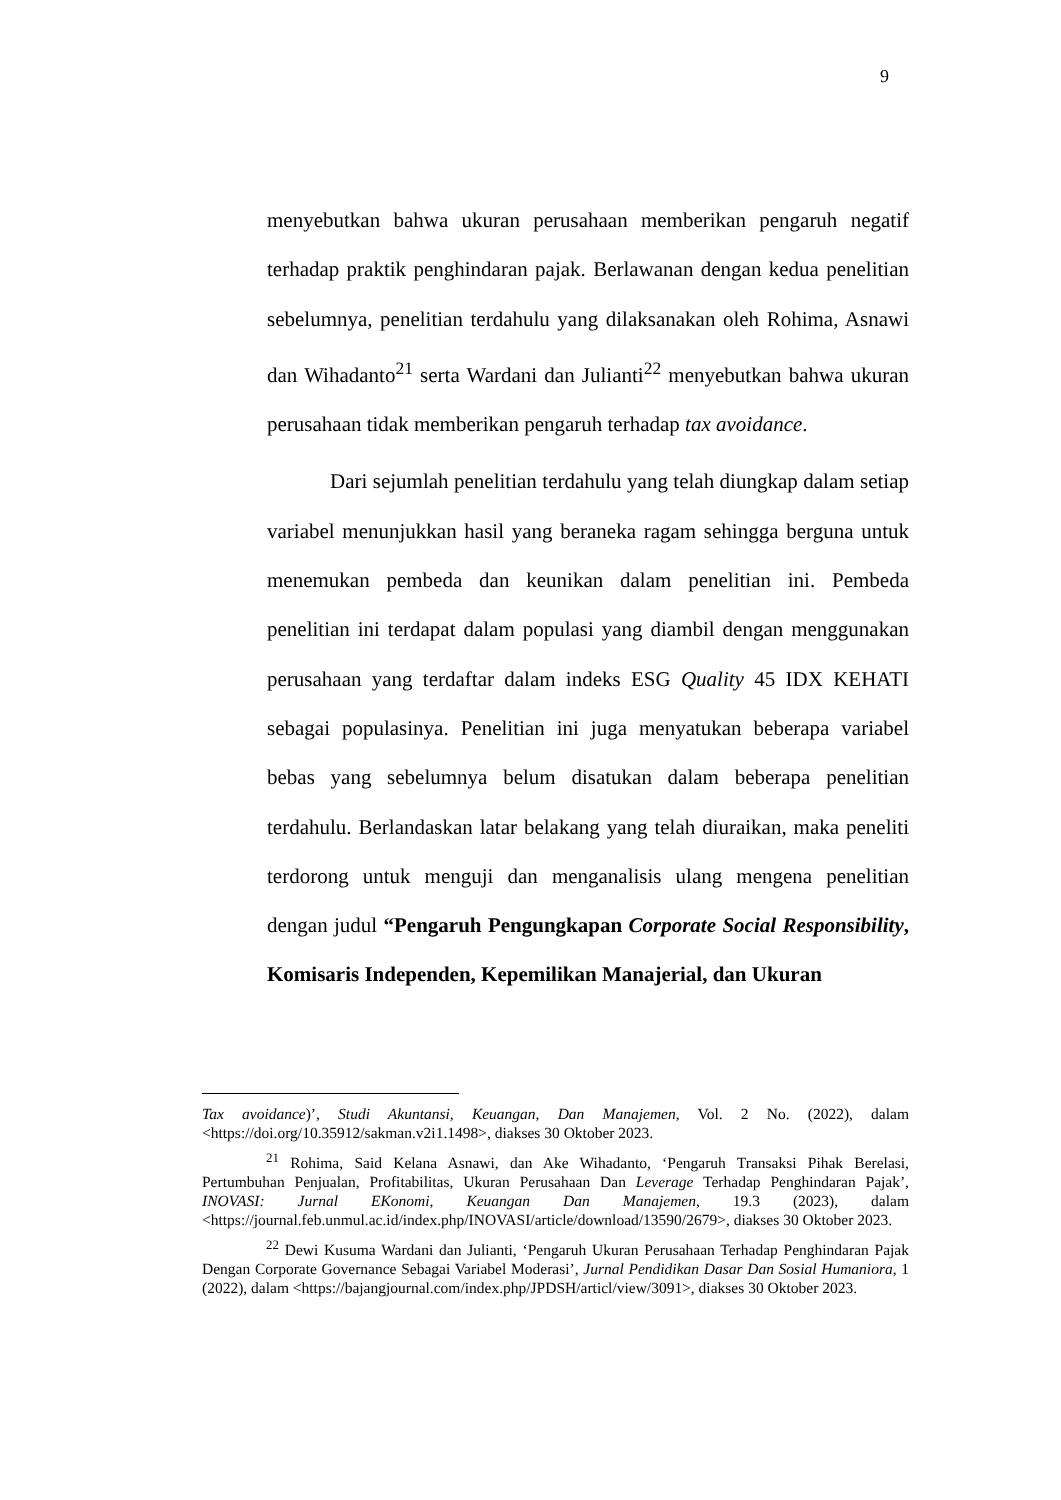9
menyebutkan bahwa ukuran perusahaan memberikan pengaruh negatif terhadap praktik penghindaran pajak. Berlawanan dengan kedua penelitian sebelumnya, penelitian terdahulu yang dilaksanakan oleh Rohima, Asnawi dan Wihadanto<sup>21</sup> serta Wardani dan Julianti<sup>22</sup> menyebutkan bahwa ukuran perusahaan tidak memberikan pengaruh terhadap tax avoidance.
Dari sejumlah penelitian terdahulu yang telah diungkap dalam setiap variabel menunjukkan hasil yang beraneka ragam sehingga berguna untuk menemukan pembeda dan keunikan dalam penelitian ini. Pembeda penelitian ini terdapat dalam populasi yang diambil dengan menggunakan perusahaan yang terdaftar dalam indeks ESG Quality 45 IDX KEHATI sebagai populasinya. Penelitian ini juga menyatukan beberapa variabel bebas yang sebelumnya belum disatukan dalam beberapa penelitian terdahulu. Berlandaskan latar belakang yang telah diuraikan, maka peneliti terdorong untuk menguji dan menganalisis ulang mengena penelitian dengan judul “Pengaruh Pengungkapan Corporate Social Responsibility, Komisaris Independen, Kepemilikan Manajerial, dan Ukuran
Tax avoidance)’, Studi Akuntansi, Keuangan, Dan Manajemen, Vol. 2 No. (2022), dalam <https://doi.org/10.35912/sakman.v2i1.1498>, diakses 30 Oktober 2023.
<sup>21</sup> Rohima, Said Kelana Asnawi, dan Ake Wihadanto, ‘Pengaruh Transaksi Pihak Berelasi, Pertumbuhan Penjualan, Profitabilitas, Ukuran Perusahaan Dan Leverage Terhadap Penghindaran Pajak’, INOVASI: Jurnal EKonomi, Keuangan Dan Manajemen, 19.3 (2023), dalam <https://journal.feb.unmul.ac.id/index.php/INOVASI/article/download/13590/2679>, diakses 30 Oktober 2023.
<sup>22</sup> Dewi Kusuma Wardani dan Julianti, ‘Pengaruh Ukuran Perusahaan Terhadap Penghindaran Pajak Dengan Corporate Governance Sebagai Variabel Moderasi’, Jurnal Pendidikan Dasar Dan Sosial Humaniora, 1 (2022), dalam <https://bajangjournal.com/index.php/JPDSH/articl/view/3091>, diakses 30 Oktober 2023.